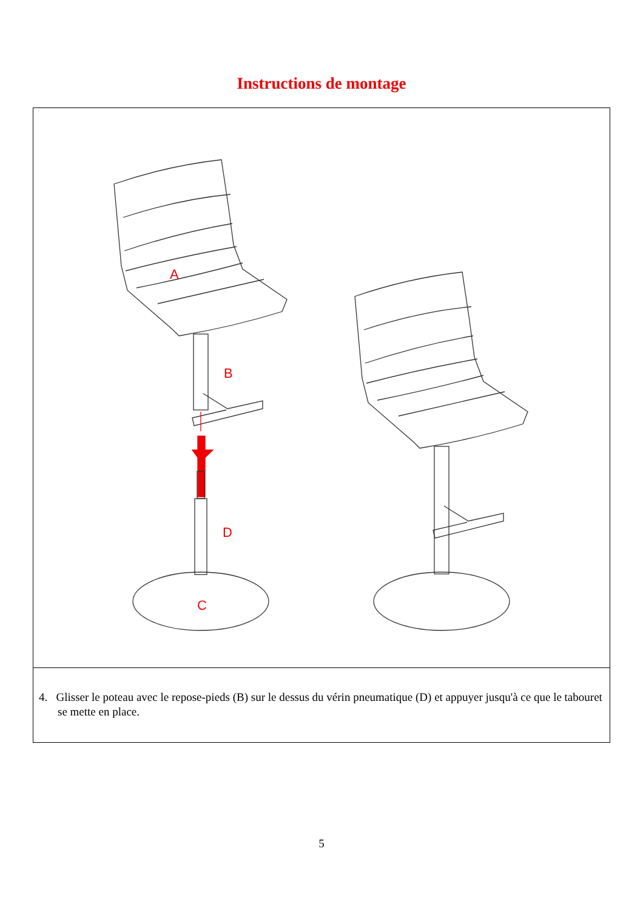Instructions de montage
A
B
D
C
4. Glisser le poteau avec le repose-pieds (B) sur le dessus du vérin pneumatique (D) et appuyer jusqu'à ce que le tabouret se mette en place.
5